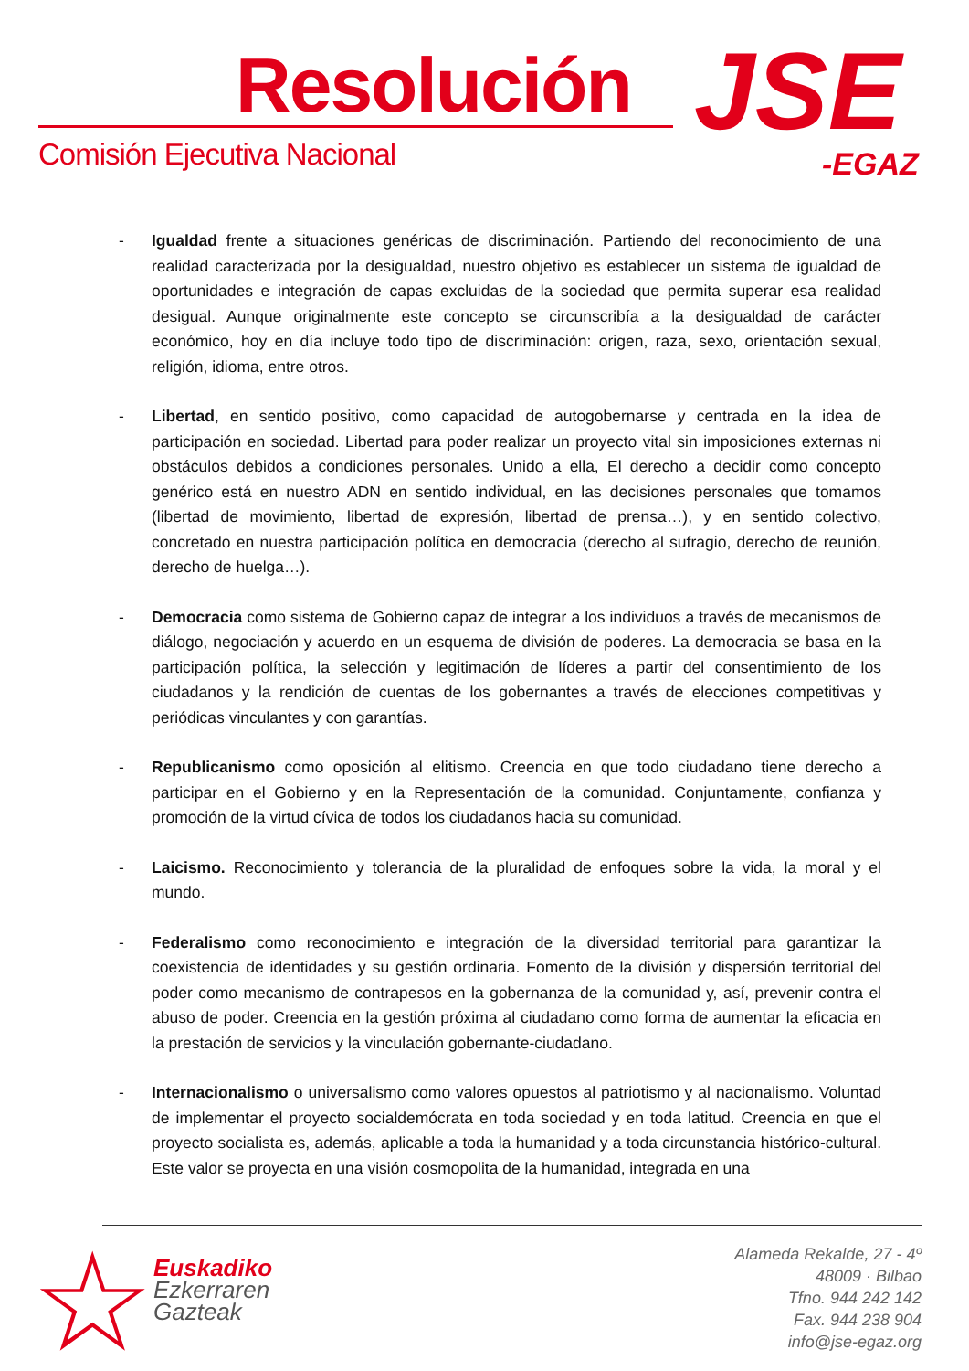Resolución
Comisión Ejecutiva Nacional JSE
-EGAZ
- Igualdad frente a situaciones genéricas de discriminación. Partiendo del reconocimiento de una realidad caracterizada por la desigualdad, nuestro objetivo es establecer un sistema de igualdad de oportunidades e integración de capas excluidas de la sociedad que permita superar esa realidad desigual. Aunque originalmente este concepto se circunscribía a la desigualdad de carácter económico, hoy en día incluye todo tipo de discriminación: origen, raza, sexo, orientación sexual, religión, idioma, entre otros.
- Libertad, en sentido positivo, como capacidad de autogobernarse y centrada en la idea de participación en sociedad. Libertad para poder realizar un proyecto vital sin imposiciones externas ni obstáculos debidos a condiciones personales. Unido a ella, El derecho a decidir como concepto genérico está en nuestro ADN en sentido individual, en las decisiones personales que tomamos (libertad de movimiento, libertad de expresión, libertad de prensa…), y en sentido colectivo, concretado en nuestra participación política en democracia (derecho al sufragio, derecho de reunión, derecho de huelga…).
- Democracia como sistema de Gobierno capaz de integrar a los individuos a través de mecanismos de diálogo, negociación y acuerdo en un esquema de división de poderes. La democracia se basa en la participación política, la selección y legitimación de líderes a partir del consentimiento de los ciudadanos y la rendición de cuentas de los gobernantes a través de elecciones competitivas y periódicas vinculantes y con garantías.
- Republicanismo como oposición al elitismo. Creencia en que todo ciudadano tiene derecho a participar en el Gobierno y en la Representación de la comunidad. Conjuntamente, confianza y promoción de la virtud cívica de todos los ciudadanos hacia su comunidad.
- Laicismo. Reconocimiento y tolerancia de la pluralidad de enfoques sobre la vida, la moral y el mundo.
- Federalismo como reconocimiento e integración de la diversidad territorial para garantizar la coexistencia de identidades y su gestión ordinaria. Fomento de la división y dispersión territorial del poder como mecanismo de contrapesos en la gobernanza de la comunidad y, así, prevenir contra el abuso de poder. Creencia en la gestión próxima al ciudadano como forma de aumentar la eficacia en la prestación de servicios y la vinculación gobernante-ciudadano.
- Internacionalismo o universalismo como valores opuestos al patriotismo y al nacionalismo. Voluntad de implementar el proyecto socialdemócrata en toda sociedad y en toda latitud. Creencia en que el proyecto socialista es, además, aplicable a toda la humanidad y a toda circunstancia histórico-cultural. Este valor se proyecta en una visión cosmopolita de la humanidad, integrada en una
☆
Euskadiko
Ezkerraren
Gazteak
Alameda Rekalde, 27 - 4º
48009 · Bilbao
Tfno. 944 242 142
Fax. 944 238 904
info@jse-egaz.org